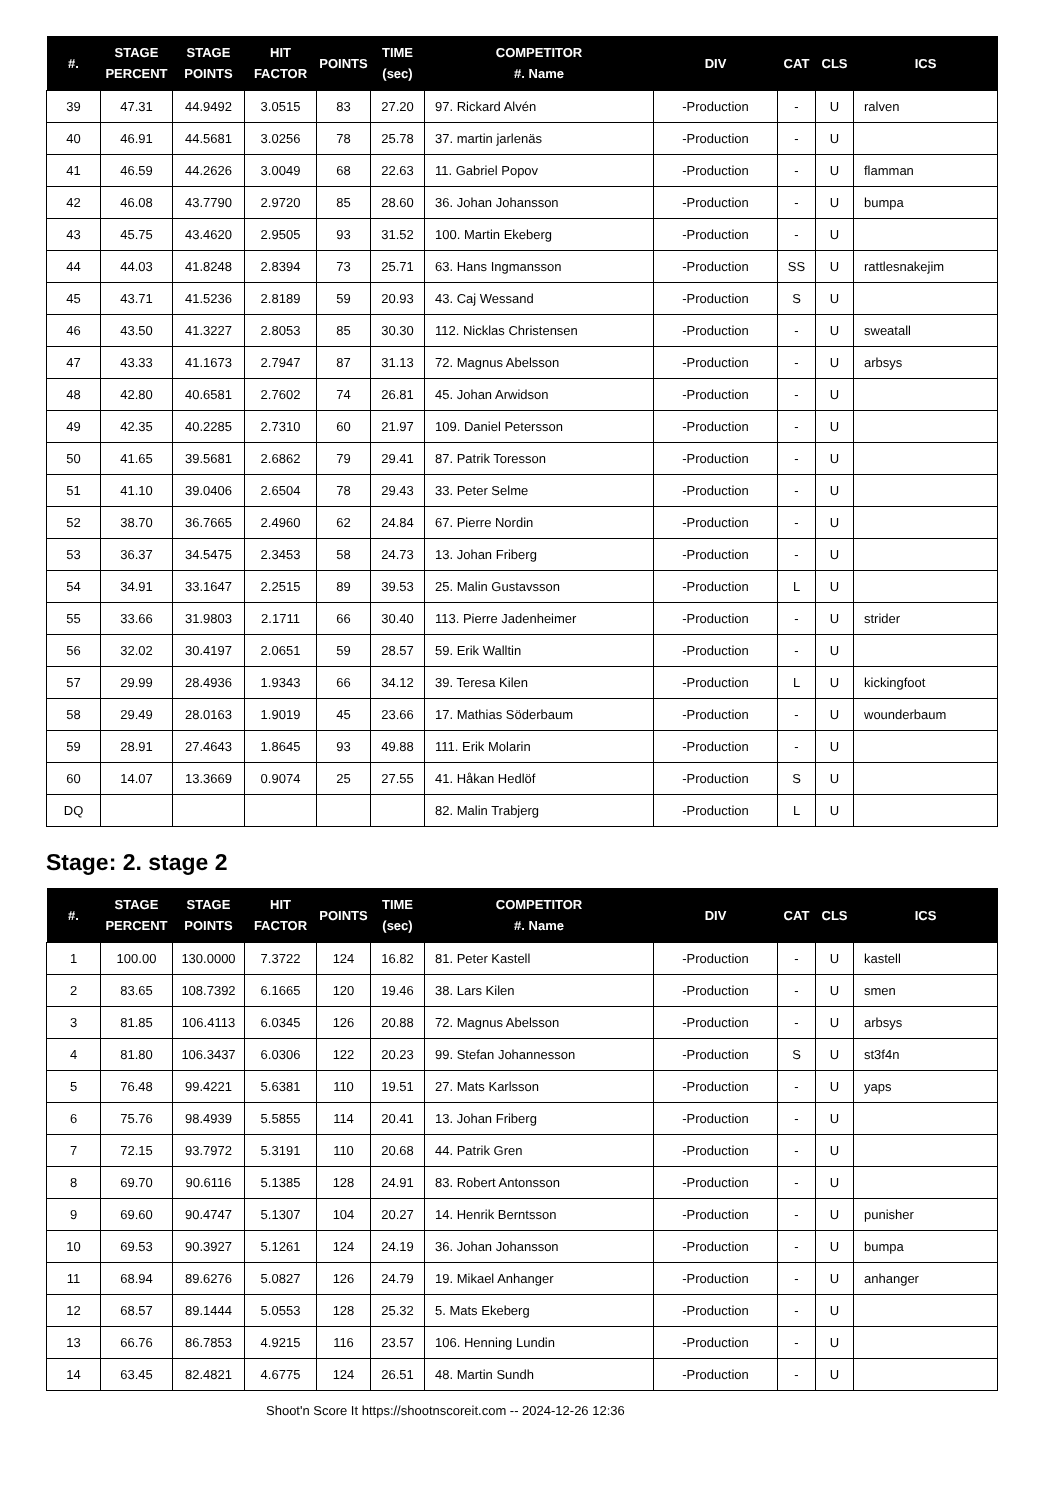| #. | STAGE PERCENT | STAGE POINTS | HIT FACTOR | POINTS | TIME (sec) | COMPETITOR #. Name | DIV | CAT | CLS | ICS |
| --- | --- | --- | --- | --- | --- | --- | --- | --- | --- | --- |
| 39 | 47.31 | 44.9492 | 3.0515 | 83 | 27.20 | 97. Rickard Alvén | -Production | - | U | ralven |
| 40 | 46.91 | 44.5681 | 3.0256 | 78 | 25.78 | 37. martin jarlenäs | -Production | - | U | |
| 41 | 46.59 | 44.2626 | 3.0049 | 68 | 22.63 | 11. Gabriel Popov | -Production | - | U | flamman |
| 42 | 46.08 | 43.7790 | 2.9720 | 85 | 28.60 | 36. Johan Johansson | -Production | - | U | bumpa |
| 43 | 45.75 | 43.4620 | 2.9505 | 93 | 31.52 | 100. Martin Ekeberg | -Production | - | U | |
| 44 | 44.03 | 41.8248 | 2.8394 | 73 | 25.71 | 63. Hans Ingmansson | -Production | SS | U | rattlesnakejim |
| 45 | 43.71 | 41.5236 | 2.8189 | 59 | 20.93 | 43. Caj Wessand | -Production | S | U | |
| 46 | 43.50 | 41.3227 | 2.8053 | 85 | 30.30 | 112. Nicklas Christensen | -Production | - | U | sweatall |
| 47 | 43.33 | 41.1673 | 2.7947 | 87 | 31.13 | 72. Magnus Abelsson | -Production | - | U | arbsys |
| 48 | 42.80 | 40.6581 | 2.7602 | 74 | 26.81 | 45. Johan Arwidson | -Production | - | U | |
| 49 | 42.35 | 40.2285 | 2.7310 | 60 | 21.97 | 109. Daniel Petersson | -Production | - | U | |
| 50 | 41.65 | 39.5681 | 2.6862 | 79 | 29.41 | 87. Patrik Toresson | -Production | - | U | |
| 51 | 41.10 | 39.0406 | 2.6504 | 78 | 29.43 | 33. Peter Selme | -Production | - | U | |
| 52 | 38.70 | 36.7665 | 2.4960 | 62 | 24.84 | 67. Pierre Nordin | -Production | - | U | |
| 53 | 36.37 | 34.5475 | 2.3453 | 58 | 24.73 | 13. Johan Friberg | -Production | - | U | |
| 54 | 34.91 | 33.1647 | 2.2515 | 89 | 39.53 | 25. Malin Gustavsson | -Production | L | U | |
| 55 | 33.66 | 31.9803 | 2.1711 | 66 | 30.40 | 113. Pierre Jadenheimer | -Production | - | U | strider |
| 56 | 32.02 | 30.4197 | 2.0651 | 59 | 28.57 | 59. Erik Walltin | -Production | - | U | |
| 57 | 29.99 | 28.4936 | 1.9343 | 66 | 34.12 | 39. Teresa Kilen | -Production | L | U | kickingfoot |
| 58 | 29.49 | 28.0163 | 1.9019 | 45 | 23.66 | 17. Mathias Söderbaum | -Production | - | U | wounderbaum |
| 59 | 28.91 | 27.4643 | 1.8645 | 93 | 49.88 | 111. Erik Molarin | -Production | - | U | |
| 60 | 14.07 | 13.3669 | 0.9074 | 25 | 27.55 | 41. Håkan Hedlöf | -Production | S | U | |
| DQ | | | | | | 82. Malin Trabjerg | -Production | L | U | |
Stage: 2. stage 2
| #. | STAGE PERCENT | STAGE POINTS | HIT FACTOR | POINTS | TIME (sec) | COMPETITOR #. Name | DIV | CAT | CLS | ICS |
| --- | --- | --- | --- | --- | --- | --- | --- | --- | --- | --- |
| 1 | 100.00 | 130.0000 | 7.3722 | 124 | 16.82 | 81. Peter Kastell | -Production | - | U | kastell |
| 2 | 83.65 | 108.7392 | 6.1665 | 120 | 19.46 | 38. Lars Kilen | -Production | - | U | smen |
| 3 | 81.85 | 106.4113 | 6.0345 | 126 | 20.88 | 72. Magnus Abelsson | -Production | - | U | arbsys |
| 4 | 81.80 | 106.3437 | 6.0306 | 122 | 20.23 | 99. Stefan Johannesson | -Production | S | U | st3f4n |
| 5 | 76.48 | 99.4221 | 5.6381 | 110 | 19.51 | 27. Mats Karlsson | -Production | - | U | yaps |
| 6 | 75.76 | 98.4939 | 5.5855 | 114 | 20.41 | 13. Johan Friberg | -Production | - | U | |
| 7 | 72.15 | 93.7972 | 5.3191 | 110 | 20.68 | 44. Patrik Gren | -Production | - | U | |
| 8 | 69.70 | 90.6116 | 5.1385 | 128 | 24.91 | 83. Robert Antonsson | -Production | - | U | |
| 9 | 69.60 | 90.4747 | 5.1307 | 104 | 20.27 | 14. Henrik Berntsson | -Production | - | U | punisher |
| 10 | 69.53 | 90.3927 | 5.1261 | 124 | 24.19 | 36. Johan Johansson | -Production | - | U | bumpa |
| 11 | 68.94 | 89.6276 | 5.0827 | 126 | 24.79 | 19. Mikael Anhanger | -Production | - | U | anhanger |
| 12 | 68.57 | 89.1444 | 5.0553 | 128 | 25.32 | 5. Mats Ekeberg | -Production | - | U | |
| 13 | 66.76 | 86.7853 | 4.9215 | 116 | 23.57 | 106. Henning Lundin | -Production | - | U | |
| 14 | 63.45 | 82.4821 | 4.6775 | 124 | 26.51 | 48. Martin Sundh | -Production | - | U | |
Shoot'n Score It https://shootnscoreit.com -- 2024-12-26 12:36